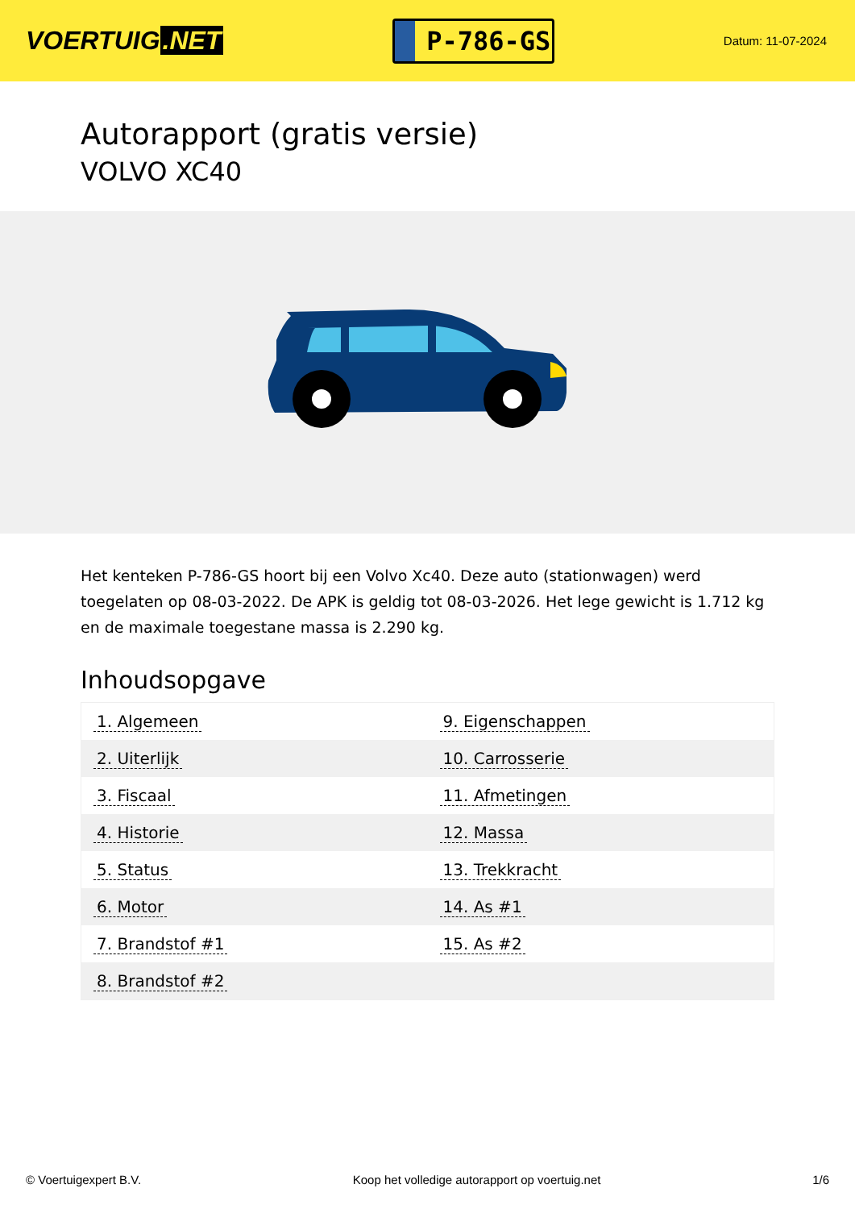VOERTUIG.NET
P-786-GS
Datum: 11-07-2024
Autorapport (gratis versie)
VOLVO XC40
Het kenteken P-786-GS hoort bij een Volvo Xc40. Deze auto (stationwagen) werd toegelaten op 08-03-2022. De APK is geldig tot 08-03-2026. Het lege gewicht is 1.712 kg en de maximale toegestane massa is 2.290 kg.
Inhoudsopgave
| 1. Algemeen | 9. Eigenschappen |
| 2. Uiterlijk | 10. Carrosserie |
| 3. Fiscaal | 11. Afmetingen |
| 4. Historie | 12. Massa |
| 5. Status | 13. Trekkracht |
| 6. Motor | 14. As #1 |
| 7. Brandstof #1 | 15. As #2 |
| 8. Brandstof #2 | |
© Voertuigexpert B.V. Koop het volledige autorapport op voertuig.net 1/6